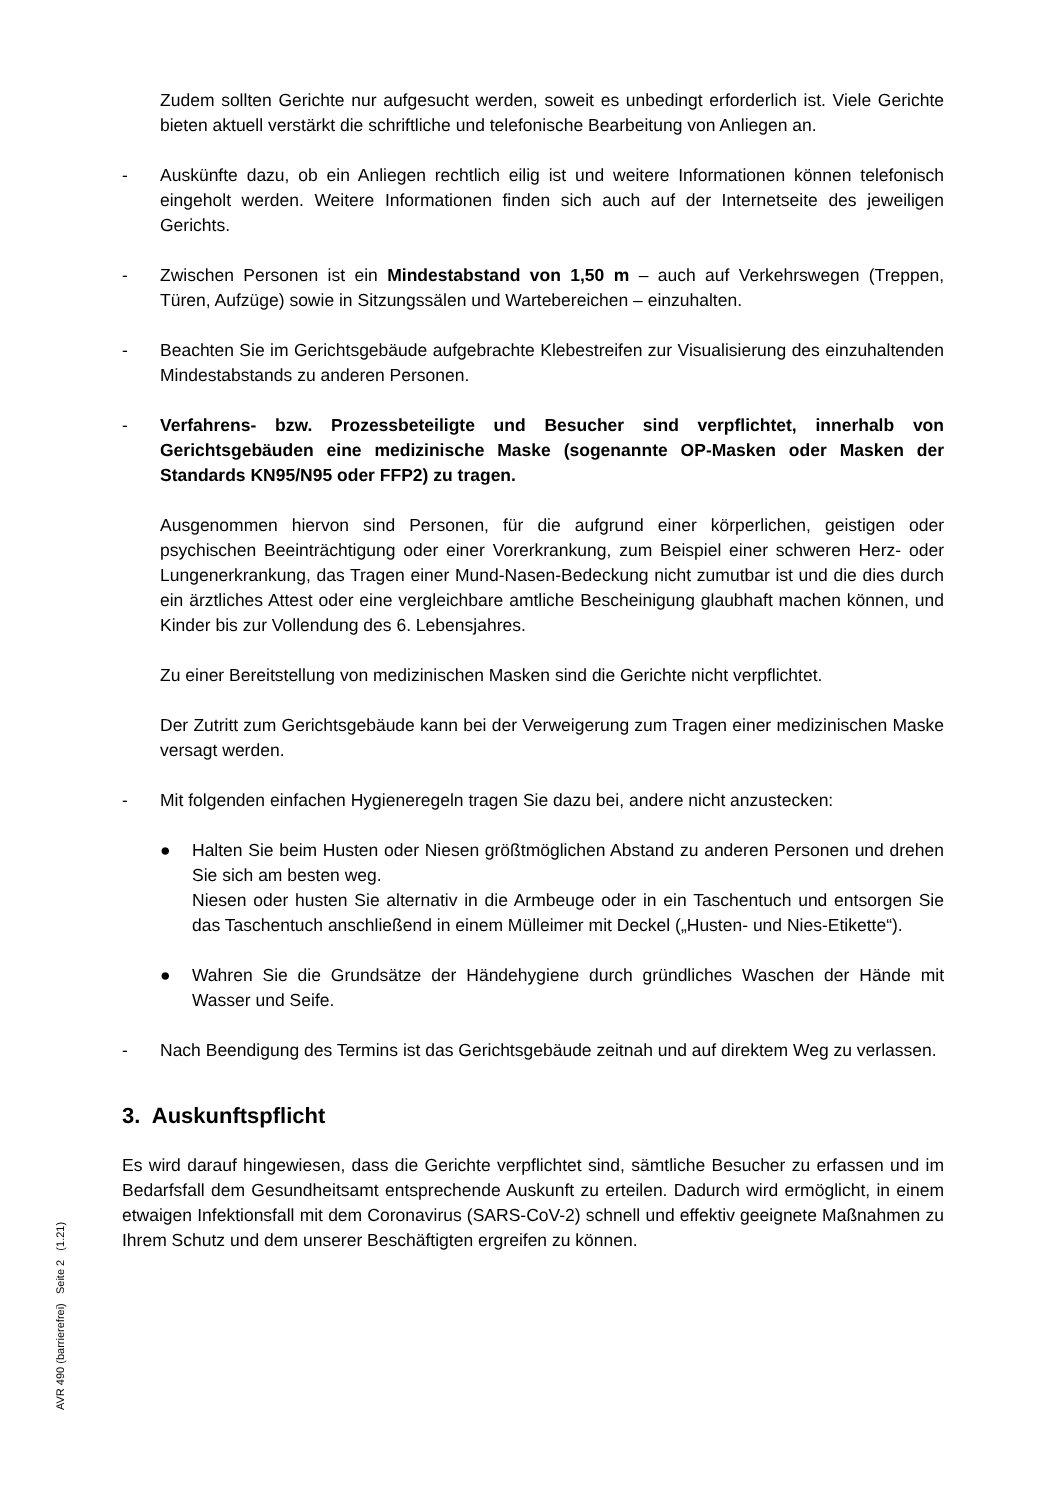Zudem sollten Gerichte nur aufgesucht werden, soweit es unbedingt erforderlich ist. Viele Gerichte bieten aktuell verstärkt die schriftliche und telefonische Bearbeitung von Anliegen an.
- Auskünfte dazu, ob ein Anliegen rechtlich eilig ist und weitere Informationen können telefonisch eingeholt werden. Weitere Informationen finden sich auch auf der Internetseite des jeweiligen Gerichts.
- Zwischen Personen ist ein Mindestabstand von 1,50 m – auch auf Verkehrswegen (Treppen, Türen, Aufzüge) sowie in Sitzungssälen und Wartebereichen – einzuhalten.
- Beachten Sie im Gerichtsgebäude aufgebrachte Klebestreifen zur Visualisierung des einzuhaltenden Mindestabstands zu anderen Personen.
- Verfahrens- bzw. Prozessbeteiligte und Besucher sind verpflichtet, innerhalb von Gerichtsgebäuden eine medizinische Maske (sogenannte OP-Masken oder Masken der Standards KN95/N95 oder FFP2) zu tragen.
Ausgenommen hiervon sind Personen, für die aufgrund einer körperlichen, geistigen oder psychischen Beeinträchtigung oder einer Vorerkrankung, zum Beispiel einer schweren Herz- oder Lungenerkrankung, das Tragen einer Mund-Nasen-Bedeckung nicht zumutbar ist und die dies durch ein ärztliches Attest oder eine vergleichbare amtliche Bescheinigung glaubhaft machen können, und Kinder bis zur Vollendung des 6. Lebensjahres.
Zu einer Bereitstellung von medizinischen Masken sind die Gerichte nicht verpflichtet.
Der Zutritt zum Gerichtsgebäude kann bei der Verweigerung zum Tragen einer medizinischen Maske versagt werden.
- Mit folgenden einfachen Hygieneregeln tragen Sie dazu bei, andere nicht anzustecken:
● Halten Sie beim Husten oder Niesen größtmöglichen Abstand zu anderen Personen und drehen Sie sich am besten weg.
Niesen oder husten Sie alternativ in die Armbeuge oder in ein Taschentuch und entsorgen Sie das Taschentuch anschließend in einem Mülleimer mit Deckel („Husten- und Nies-Etikette“).
● Wahren Sie die Grundsätze der Händehygiene durch gründliches Waschen der Hände mit Wasser und Seife.
- Nach Beendigung des Termins ist das Gerichtsgebäude zeitnah und auf direktem Weg zu verlassen.
3. Auskunftspflicht
Es wird darauf hingewiesen, dass die Gerichte verpflichtet sind, sämtliche Besucher zu erfassen und im Bedarfsfall dem Gesundheitsamt entsprechende Auskunft zu erteilen. Dadurch wird ermöglicht, in einem etwaigen Infektionsfall mit dem Coronavirus (SARS-CoV-2) schnell und effektiv geeignete Maßnahmen zu Ihrem Schutz und dem unserer Beschäftigten ergreifen zu können.
AVR 490 (barrierefrei) Seite 2 (1.21)